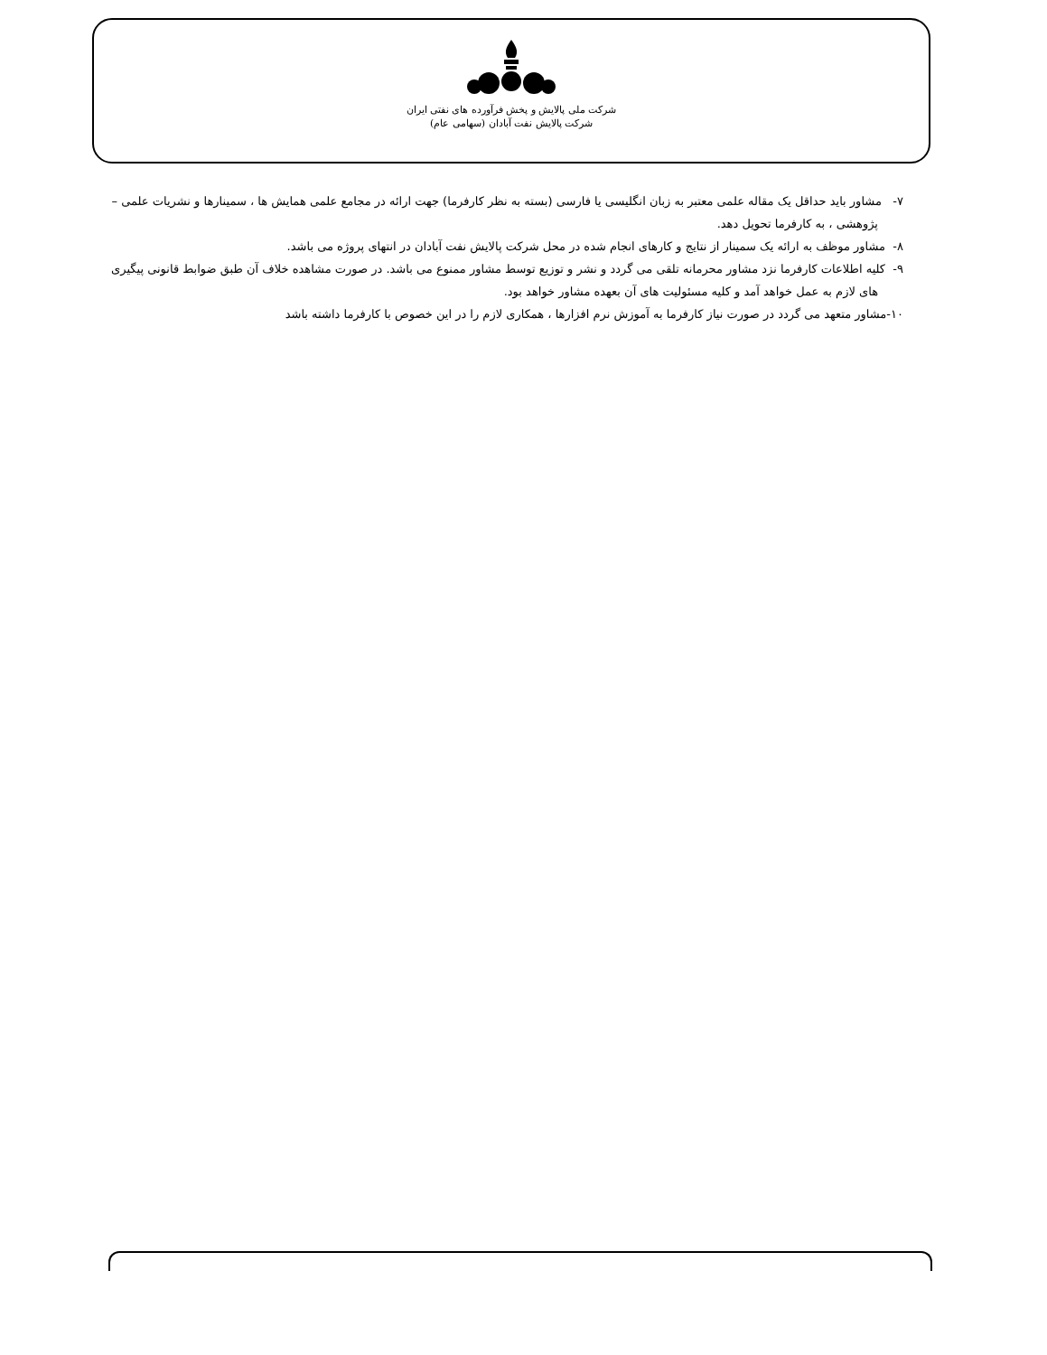شرکت ملی پالایش و پخش فرآورده های نفتی ایران
شرکت پالایش نفت آبادان (سهامی عام)
۷- مشاور باید حداقل یک مقاله علمی معتبر به زبان انگلیسی یا فارسی (بسته به نظر کارفرما) جهت ارائه در مجامع علمی همایش ها ، سمینارها و نشریات علمی – پژوهشی ، به کارفرما تحویل دهد.
۸- مشاور موظف به ارائه یک سمینار از نتایج و کارهای انجام شده در محل شرکت پالایش نفت آبادان در انتهای پروژه می باشد.
۹- کلیه اطلاعات کارفرما نزد مشاور محرمانه تلقی می گردد و نشر و توزیع توسط مشاور ممنوع می باشد. در صورت مشاهده خلاف آن طبق ضوابط قانونی پیگیری های لازم به عمل خواهد آمد و کلیه مسئولیت های آن بعهده مشاور خواهد بود.
۱۰-مشاور متعهد می گردد در صورت نیاز کارفرما به آموزش نرم افزارها ، همکاری لازم را در این خصوص با کارفرما داشته باشد